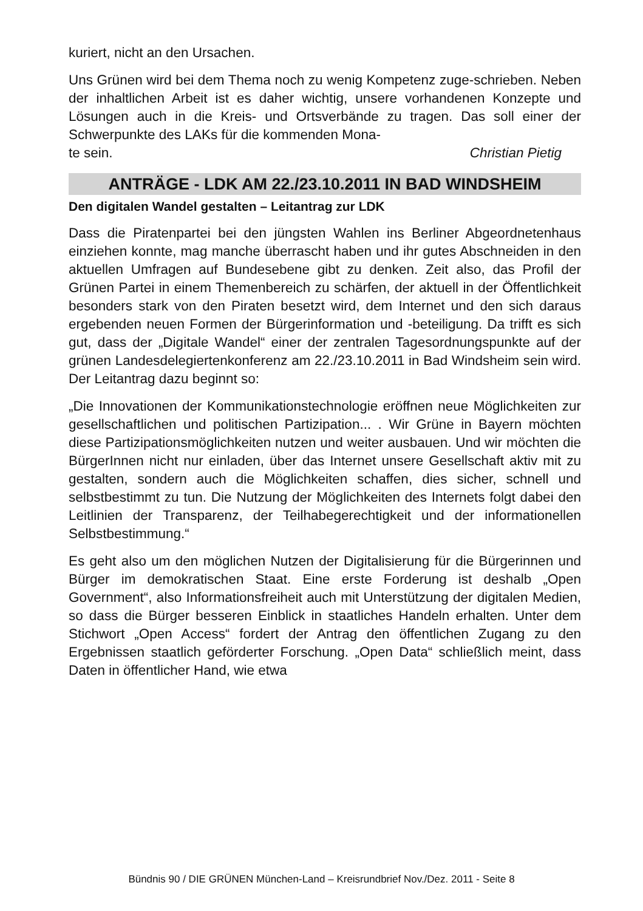kuriert, nicht an den Ursachen.
Uns Grünen wird bei dem Thema noch zu wenig Kompetenz zuge-schrieben. Neben der inhaltlichen Arbeit ist es daher wichtig, unsere vorhandenen Konzepte und Lösungen auch in die Kreis- und Ortsverbände zu tragen. Das soll einer der Schwerpunkte des LAKs für die kommenden Mona-
te sein. Christian Pietig
ANTRÄGE - LDK AM 22./23.10.2011 IN BAD WINDSHEIM
Den digitalen Wandel gestalten – Leitantrag zur LDK
Dass die Piratenpartei bei den jüngsten Wahlen ins Berliner Abgeordnetenhaus einziehen konnte, mag manche überrascht haben und ihr gutes Abschneiden in den aktuellen Umfragen auf Bundesebene gibt zu denken. Zeit also, das Profil der Grünen Partei in einem Themenbereich zu schärfen, der aktuell in der Öffentlichkeit besonders stark von den Piraten besetzt wird, dem Internet und den sich daraus ergebenden neuen Formen der Bürgerinformation und -beteiligung. Da trifft es sich gut, dass der „Digitale Wandel“ einer der zentralen Tagesordnungspunkte auf der grünen Landesdelegiertenkonferenz am 22./23.10.2011 in Bad Windsheim sein wird. Der Leitantrag dazu beginnt so:
„Die Innovationen der Kommunikationstechnologie eröffnen neue Möglichkeiten zur gesellschaftlichen und politischen Partizipation... . Wir Grüne in Bayern möchten diese Partizipationsmöglichkeiten nutzen und weiter ausbauen. Und wir möchten die BürgerInnen nicht nur einladen, über das Internet unsere Gesellschaft aktiv mit zu gestalten, sondern auch die Möglichkeiten schaffen, dies sicher, schnell und selbstbestimmt zu tun. Die Nutzung der Möglichkeiten des Internets folgt dabei den Leitlinien der Transparenz, der Teilhabegerechtigkeit und der informationellen Selbstbestimmung.“
Es geht also um den möglichen Nutzen der Digitalisierung für die Bürgerinnen und Bürger im demokratischen Staat. Eine erste Forderung ist deshalb „Open Government“, also Informationsfreiheit auch mit Unterstützung der digitalen Medien, so dass die Bürger besseren Einblick in staatliches Handeln erhalten. Unter dem Stichwort „Open Access“ fordert der Antrag den öffentlichen Zugang zu den Ergebnissen staatlich geförderter Forschung. „Open Data“ schließlich meint, dass Daten in öffentlicher Hand, wie etwa
Bündnis 90 / DIE GRÜNEN München-Land – Kreisrundbrief Nov./Dez. 2011 - Seite 8